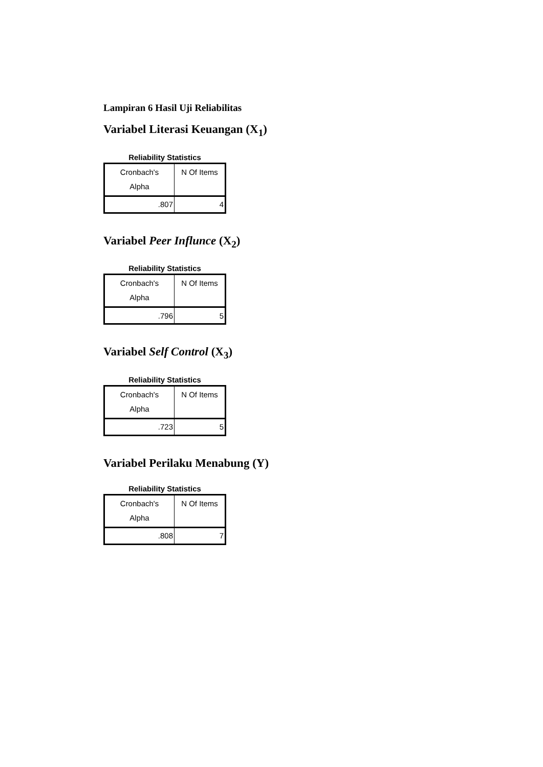Lampiran 6 Hasil Uji Reliabilitas
Variabel Literasi Keuangan (X<sub>1</sub>)
Reliability Statistics
| Cronbach's Alpha | N Of Items |
| --- | --- |
| .807 | 4 |
Variabel Peer Influnce (X<sub>2</sub>)
Reliability Statistics
| Cronbach's Alpha | N Of Items |
| --- | --- |
| .796 | 5 |
Variabel Self Control (X<sub>3</sub>)
Reliability Statistics
| Cronbach's Alpha | N Of Items |
| --- | --- |
| .723 | 5 |
Variabel Perilaku Menabung (Y)
Reliability Statistics
| Cronbach's Alpha | N Of Items |
| --- | --- |
| .808 | 7 |